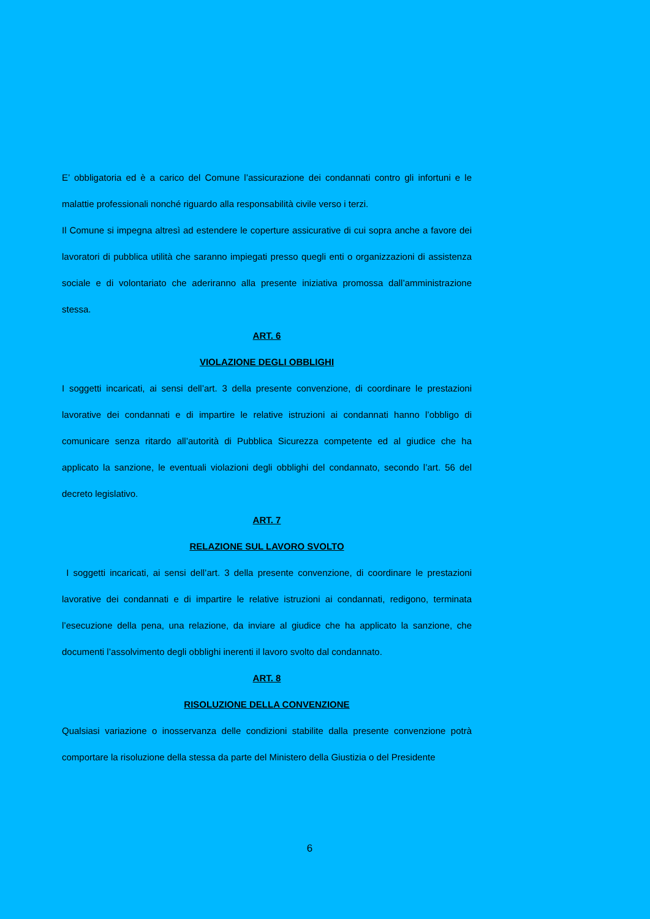E’ obbligatoria ed è a carico del Comune l’assicurazione dei condannati contro gli infortuni e le malattie professionali nonché riguardo alla responsabilità civile verso i terzi.
Il Comune si impegna altresì ad estendere le coperture assicurative di cui sopra anche a favore dei lavoratori di pubblica utilità che saranno impiegati presso quegli enti o organizzazioni di assistenza sociale e di volontariato che aderiranno alla presente iniziativa promossa dall’amministrazione stessa.
ART. 6
VIOLAZIONE DEGLI OBBLIGHI
I soggetti incaricati, ai sensi dell’art. 3 della presente convenzione, di coordinare le prestazioni lavorative dei condannati e di impartire le relative istruzioni ai condannati hanno l’obbligo di comunicare senza ritardo all’autorità di Pubblica Sicurezza competente ed al giudice che ha applicato la sanzione, le eventuali violazioni degli obblighi del condannato, secondo l’art. 56 del decreto legislativo.
ART. 7
RELAZIONE SUL LAVORO SVOLTO
I soggetti incaricati, ai sensi dell’art. 3 della presente convenzione, di coordinare le prestazioni lavorative dei condannati e di impartire le relative istruzioni ai condannati, redigono, terminata l’esecuzione della pena, una relazione, da inviare al giudice che ha applicato la sanzione, che documenti l’assolvimento degli obblighi inerenti il lavoro svolto dal condannato.
ART. 8
RISOLUZIONE DELLA CONVENZIONE
Qualsiasi variazione o inosservanza delle condizioni stabilite dalla presente convenzione potrà comportare la risoluzione della stessa da parte del Ministero della Giustizia o del Presidente
6